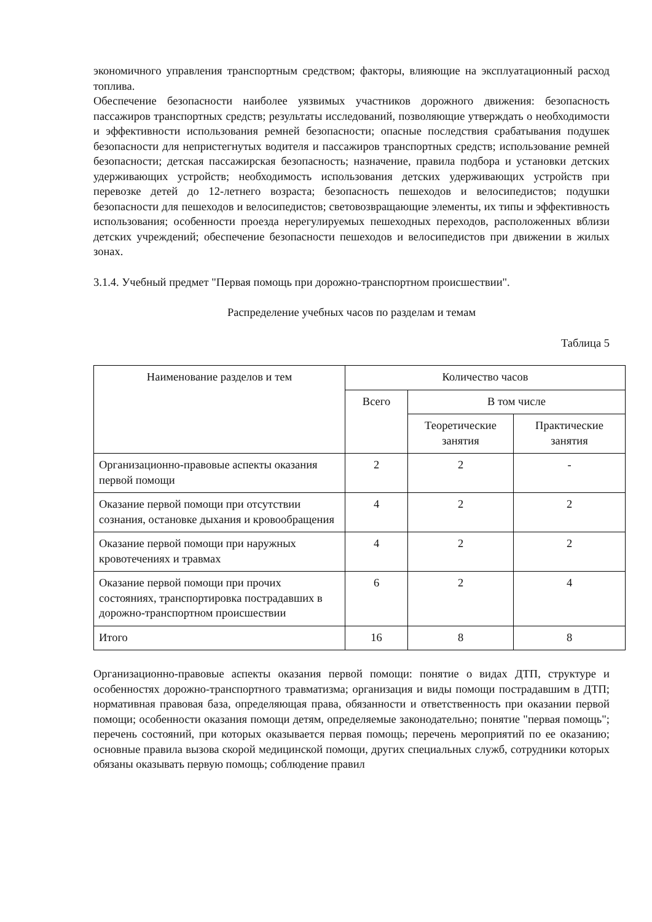экономичного управления транспортным средством; факторы, влияющие на эксплуатационный расход топлива.
Обеспечение безопасности наиболее уязвимых участников дорожного движения: безопасность пассажиров транспортных средств; результаты исследований, позволяющие утверждать о необходимости и эффективности использования ремней безопасности; опасные последствия срабатывания подушек безопасности для непристегнутых водителя и пассажиров транспортных средств; использование ремней безопасности; детская пассажирская безопасность; назначение, правила подбора и установки детских удерживающих устройств; необходимость использования детских удерживающих устройств при перевозке детей до 12-летнего возраста; безопасность пешеходов и велосипедистов; подушки безопасности для пешеходов и велосипедистов; световозвращающие элементы, их типы и эффективность использования; особенности проезда нерегулируемых пешеходных переходов, расположенных вблизи детских учреждений; обеспечение безопасности пешеходов и велосипедистов при движении в жилых зонах.
3.1.4. Учебный предмет "Первая помощь при дорожно-транспортном происшествии".
Распределение учебных часов по разделам и темам
Таблица 5
| Наименование разделов и тем | Количество часов | | |
| --- | --- | --- | --- |
| | Всего | В том числе | |
| | | Теоретические занятия | Практические занятия |
| Организационно-правовые аспекты оказания первой помощи | 2 | 2 | - |
| Оказание первой помощи при отсутствии сознания, остановке дыхания и кровообращения | 4 | 2 | 2 |
| Оказание первой помощи при наружных кровотечениях и травмах | 4 | 2 | 2 |
| Оказание первой помощи при прочих состояниях, транспортировка пострадавших в дорожно-транспортном происшествии | 6 | 2 | 4 |
| Итого | 16 | 8 | 8 |
Организационно-правовые аспекты оказания первой помощи: понятие о видах ДТП, структуре и особенностях дорожно-транспортного травматизма; организация и виды помощи пострадавшим в ДТП; нормативная правовая база, определяющая права, обязанности и ответственность при оказании первой помощи; особенности оказания помощи детям, определяемые законодательно; понятие "первая помощь"; перечень состояний, при которых оказывается первая помощь; перечень мероприятий по ее оказанию; основные правила вызова скорой медицинской помощи, других специальных служб, сотрудники которых обязаны оказывать первую помощь; соблюдение правил